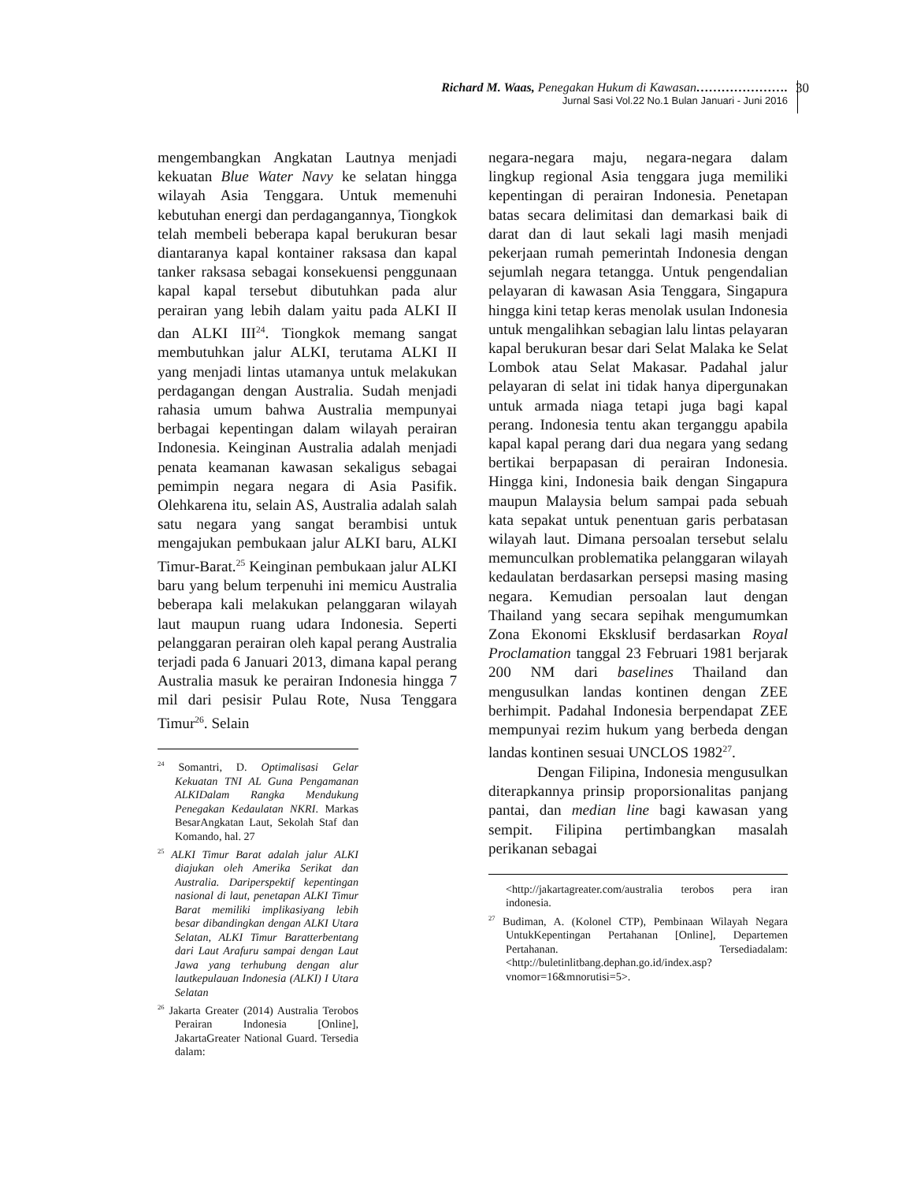Richard M. Waas, Penegakan Hukum di Kawasan………………….
Jurnal Sasi Vol.22 No.1 Bulan Januari - Juni 2016
30
mengembangkan Angkatan Lautnya menjadi kekuatan Blue Water Navy ke selatan hingga wilayah Asia Tenggara. Untuk memenuhi kebutuhan energi dan perdagangannya, Tiongkok telah membeli beberapa kapal berukuran besar diantaranya kapal kontainer raksasa dan kapal tanker raksasa sebagai konsekuensi penggunaan kapal kapal tersebut dibutuhkan pada alur perairan yang lebih dalam yaitu pada ALKI II dan ALKI III<sup>24</sup>. Tiongkok memang sangat membutuhkan jalur ALKI, terutama ALKI II yang menjadi lintas utamanya untuk melakukan perdagangan dengan Australia. Sudah menjadi rahasia umum bahwa Australia mempunyai berbagai kepentingan dalam wilayah perairan Indonesia. Keinginan Australia adalah menjadi penata keamanan kawasan sekaligus sebagai pemimpin negara negara di Asia Pasifik. Olehkarena itu, selain AS, Australia adalah salah satu negara yang sangat berambisi untuk mengajukan pembukaan jalur ALKI baru, ALKI Timur-Barat.<sup>25</sup> Keinginan pembukaan jalur ALKI baru yang belum terpenuhi ini memicu Australia beberapa kali melakukan pelanggaran wilayah laut maupun ruang udara Indonesia. Seperti pelanggaran perairan oleh kapal perang Australia terjadi pada 6 Januari 2013, dimana kapal perang Australia masuk ke perairan Indonesia hingga 7 mil dari pesisir Pulau Rote, Nusa Tenggara Timur<sup>26</sup>. Selain
<sup>24</sup> Somantri, D. Optimalisasi Gelar Kekuatan TNI AL Guna Pengamanan ALKIDalam Rangka Mendukung Penegakan Kedaulatan NKRI. Markas BesarAngkatan Laut, Sekolah Staf dan Komando, hal. 27
<sup>25</sup> ALKI Timur Barat adalah jalur ALKI diajukan oleh Amerika Serikat dan Australia. Dariperspektif kepentingan nasional di laut, penetapan ALKI Timur Barat memiliki implikasiyang lebih besar dibandingkan dengan ALKI Utara Selatan, ALKI Timur Baratterbentang dari Laut Arafuru sampai dengan Laut Jawa yang terhubung dengan alur lautkepulauan Indonesia (ALKI) I Utara Selatan
<sup>26</sup> Jakarta Greater (2014) Australia Terobos Perairan Indonesia [Online], JakartaGreater National Guard. Tersedia dalam:
negara-negara maju, negara-negara dalam lingkup regional Asia tenggara juga memiliki kepentingan di perairan Indonesia. Penetapan batas secara delimitasi dan demarkasi baik di darat dan di laut sekali lagi masih menjadi pekerjaan rumah pemerintah Indonesia dengan sejumlah negara tetangga. Untuk pengendalian pelayaran di kawasan Asia Tenggara, Singapura hingga kini tetap keras menolak usulan Indonesia untuk mengalihkan sebagian lalu lintas pelayaran kapal berukuran besar dari Selat Malaka ke Selat Lombok atau Selat Makasar. Padahal jalur pelayaran di selat ini tidak hanya dipergunakan untuk armada niaga tetapi juga bagi kapal perang. Indonesia tentu akan terganggu apabila kapal kapal perang dari dua negara yang sedang bertikai berpapasan di perairan Indonesia. Hingga kini, Indonesia baik dengan Singapura maupun Malaysia belum sampai pada sebuah kata sepakat untuk penentuan garis perbatasan wilayah laut. Dimana persoalan tersebut selalu memunculkan problematika pelanggaran wilayah kedaulatan berdasarkan persepsi masing masing negara. Kemudian persoalan laut dengan Thailand yang secara sepihak mengumumkan Zona Ekonomi Eksklusif berdasarkan Royal Proclamation tanggal 23 Februari 1981 berjarak 200 NM dari baselines Thailand dan mengusulkan landas kontinen dengan ZEE berhimpit. Padahal Indonesia berpendapat ZEE mempunyai rezim hukum yang berbeda dengan landas kontinen sesuai UNCLOS 1982<sup>27</sup>.
Dengan Filipina, Indonesia mengusulkan diterapkannya prinsip proporsionalitas panjang pantai, dan median line bagi kawasan yang sempit. Filipina pertimbangkan masalah perikanan sebagai
<http://jakartagreater.com/australia terobos pera iran indonesia.
<sup>27</sup> Budiman, A. (Kolonel CTP), Pembinaan Wilayah Negara UntukKepentingan Pertahanan [Online], Departemen Pertahanan. Tersediadalam: <http://buletinlitbang.dephan.go.id/index.asp?vnomor=16&mnorutisi=5>.